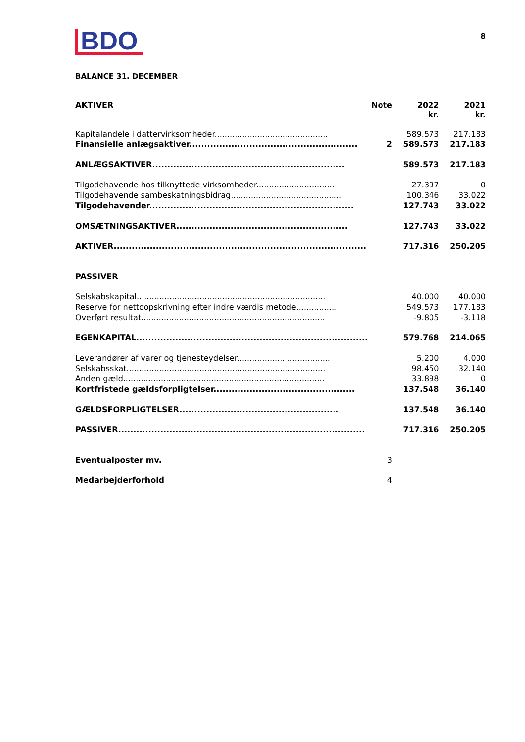BDO
8
BALANCE 31. DECEMBER
| AKTIVER | Note | 2022 kr. | 2021 kr. |
| --- | --- | --- | --- |
| Kapitalandele i dattervirksomheder............................................. | | 589.573 | 217.183 |
| Finansielle anlægsaktiver........................................................ | 2 | 589.573 | 217.183 |
| ANLÆGSAKTIVER................................................................ | | 589.573 | 217.183 |
| Tilgodehavende hos tilknyttede virksomheder............................... | | 27.397 | 0 |
| Tilgodehavende sambeskatningsbidrag............................................ | | 100.346 | 33.022 |
| Tilgodehavender.................................................................... | | 127.743 | 33.022 |
| OMSÆTNINGSAKTIVER......................................................... | | 127.743 | 33.022 |
| AKTIVER.................................................................................... | | 717.316 | 250.205 |
| PASSIVER | | | |
| Selskabskapital........................................................................... | | 40.000 | 40.000 |
| Reserve for nettoopskrivning efter indre værdis metode................ | | 549.573 | 177.183 |
| Overført resultat......................................................................... | | -9.805 | -3.118 |
| EGENKAPITAL............................................................................. | | 579.768 | 214.065 |
| Leverandører af varer og tjenesteydelser..................................... | | 5.200 | 4.000 |
| Selskabsskat............................................................................... | | 98.450 | 32.140 |
| Anden gæld................................................................................ | | 33.898 | 0 |
| Kortfristede gældsforpligtelser............................................... | | 137.548 | 36.140 |
| GÆLDSFORPLIGTELSER..................................................... | | 137.548 | 36.140 |
| PASSIVER.................................................................................. | | 717.316 | 250.205 |
| Eventualposter mv. | 3 | | |
| Medarbejderforhold | 4 | | |